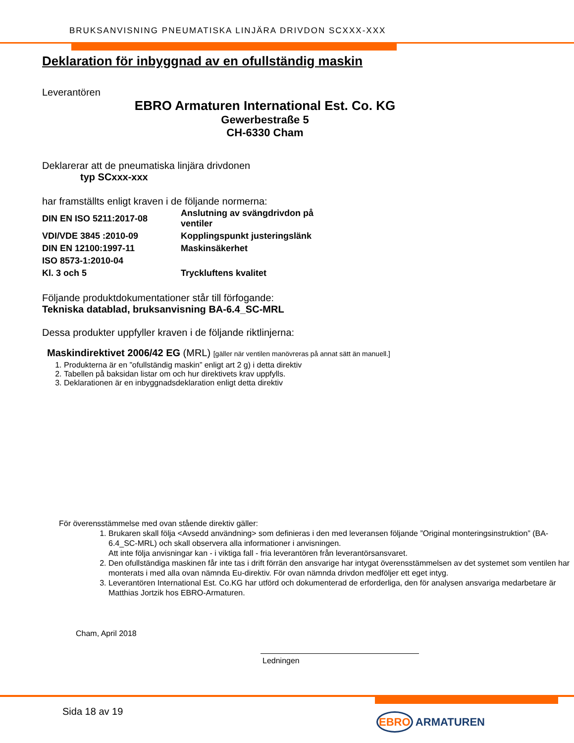BRUKSANVISNING PNEUMATISKA LINJÄRA DRIVDON SCXXX-XXX
Deklaration för inbyggnad av en ofullständig maskin
Leverantören
EBRO Armaturen International Est. Co. KG
Gewerbestraße 5
CH-6330 Cham
Deklarerar att de pneumatiska linjära drivdonen
typ SCxxx-xxx
har framställts enligt kraven i de följande normerna:
| DIN EN ISO 5211:2017-08 | Anslutning av svängdrivdon på ventiler |
| VDI/VDE 3845 :2010-09 | Kopplingspunkt justeringslänk |
| DIN EN 12100:1997-11 | Maskinsäkerhet |
| ISO 8573-1:2010-04 | |
| Kl. 3 och 5 | Tryckluftens kvalitet |
Följande produktdokumentationer står till förfogande:
Tekniska datablad, bruksanvisning BA-6.4_SC-MRL
Dessa produkter uppfyller kraven i de följande riktlinjerna:
Maskindirektivet 2006/42 EG (MRL) [gäller när ventilen manövreras på annat sätt än manuell.]
1. Produkterna är en ”ofullständig maskin” enligt art 2 g) i detta direktiv
2. Tabellen på baksidan listar om och hur direktivets krav uppfylls.
3. Deklarationen är en inbyggnadsdeklaration enligt detta direktiv
För överensstämmelse med ovan stående direktiv gäller:
1. Brukaren skall följa <Avsedd användning> som definieras i den med leveransen följande ”Original monteringsinstruktion” (BA-6.4_SC-MRL) och skall observera alla informationer i anvisningen.
Att inte följa anvisningar kan - i viktiga fall - fria leverantören från leverantörsansvaret.
2. Den ofullständiga maskinen får inte tas i drift förrän den ansvarige har intygat överensstämmelsen av det systemet som ventilen har monterats i med alla ovan nämnda Eu-direktiv. För ovan nämnda drivdon medföljer ett eget intyg.
3. Leverantören International Est. Co.KG har utförd och dokumenterad de erforderliga, den för analysen ansvariga medarbetare är Matthias Jortzik hos EBRO-Armaturen.
Cham, April 2018
Ledningen
Sida 18 av 19
EBRO ARMATUREN